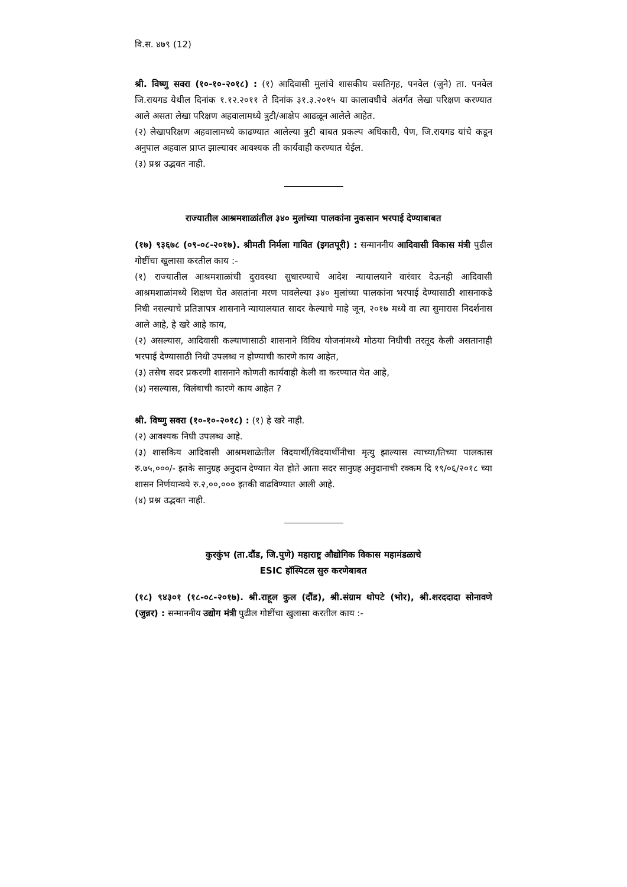वि.स. ४७९ (12)
श्री. विष्णु सवरा (१०-१०-२०१८) : (१) आदिवासी मुलांचे शासकीय वसतिगृह, पनवेल (जुने) ता. पनवेल जि.रायगड येथील दिनांक १.१२.२०११ ते दिनांक ३१.३.२०१५ या कालावधीचे अंतर्गत लेखा परिक्षण करण्यात आले असता लेखा परिक्षण अहवालामध्ये त्रुटी/आक्षेप आढळून आलेले आहेत.
(२) लेखापरिक्षण अहवालामध्ये काढण्यात आलेल्या त्रुटी बाबत प्रकल्प अधिकारी, पेण, जि.रायगड यांचे कडून अनुपाल अहवाल प्राप्त झाल्यावर आवश्यक ती कार्यवाही करण्यात येईल.
(३) प्रश्न उद्भवत नाही.
राज्यातील आश्रमशाळांतील ३४० मुलांच्या पालकांना नुकसान भरपाई देण्याबाबत
(१७) ९३६७८ (०९-०८-२०१७). श्रीमती निर्मला गावित (इगतपूरी) : सन्माननीय आदिवासी विकास मंत्री पुढील गोष्टींचा खुलासा करतील काय :-
(१) राज्यातील आश्रमशाळांची दुरावस्था सुधारण्याचे आदेश न्यायालयाने वारंवार देऊनही आदिवासी आश्रमशाळांमध्ये शिक्षण घेत असतांना मरण पावलेल्या ३४० मुलांच्या पालकांना भरपाई देण्यासाठी शासनाकडे निधी नसल्याचे प्रतिज्ञापत्र शासनाने न्यायालयात सादर केल्याचे माहे जून, २०१७ मध्ये वा त्या सुमारास निदर्शनास आले आहे, हे खरे आहे काय,
(२) असल्यास, आदिवासी कल्याणासाठी शासनाने विविध योजनांमध्ये मोठया निधीची तरतूद केली असतानाही भरपाई देण्यासाठी निधी उपलब्ध न होण्याची कारणे काय आहेत,
(३) तसेच सदर प्रकरणी शासनाने कोणती कार्यवाही केली वा करण्यात येत आहे,
(४) नसल्यास, विलंबाची कारणे काय आहेत ?
श्री. विष्णु सवरा (१०-१०-२०१८) : (१) हे खरे नाही.
(२) आवश्यक निधी उपलब्ध आहे.
(३) शासकिय आदिवासी आश्रमशाळेतील विदयार्थी/विदयार्थीनीचा मृत्यु झाल्यास त्याच्या/तिच्या पालकास रु.७५,०००/- इतके सानुग्रह अनुदान देण्यात येत होते आता सदर सानुग्रह अनुदानाची रक्कम दि १९/०६/२०१८ च्या शासन निर्णयान्वये रु.२,००,००० इतकी वाढविण्यात आली आहे.
(४) प्रश्न उद्भवत नाही.
कुरकुंभ (ता.दौंड, जि.पुणे) महाराष्ट्र औद्योगिक विकास महामंडळाचे
ESIC हॉस्पिटल सुरु करणेबाबत
(१८) ९४३०१ (१८-०८-२०१७). श्री.राहूल कुल (दौंड), श्री.संग्राम थोपटे (भोर), श्री.शरददादा सोनावणे (जुन्नर) : सन्माननीय उद्योग मंत्री पुढील गोष्टींचा खुलासा करतील काय :-